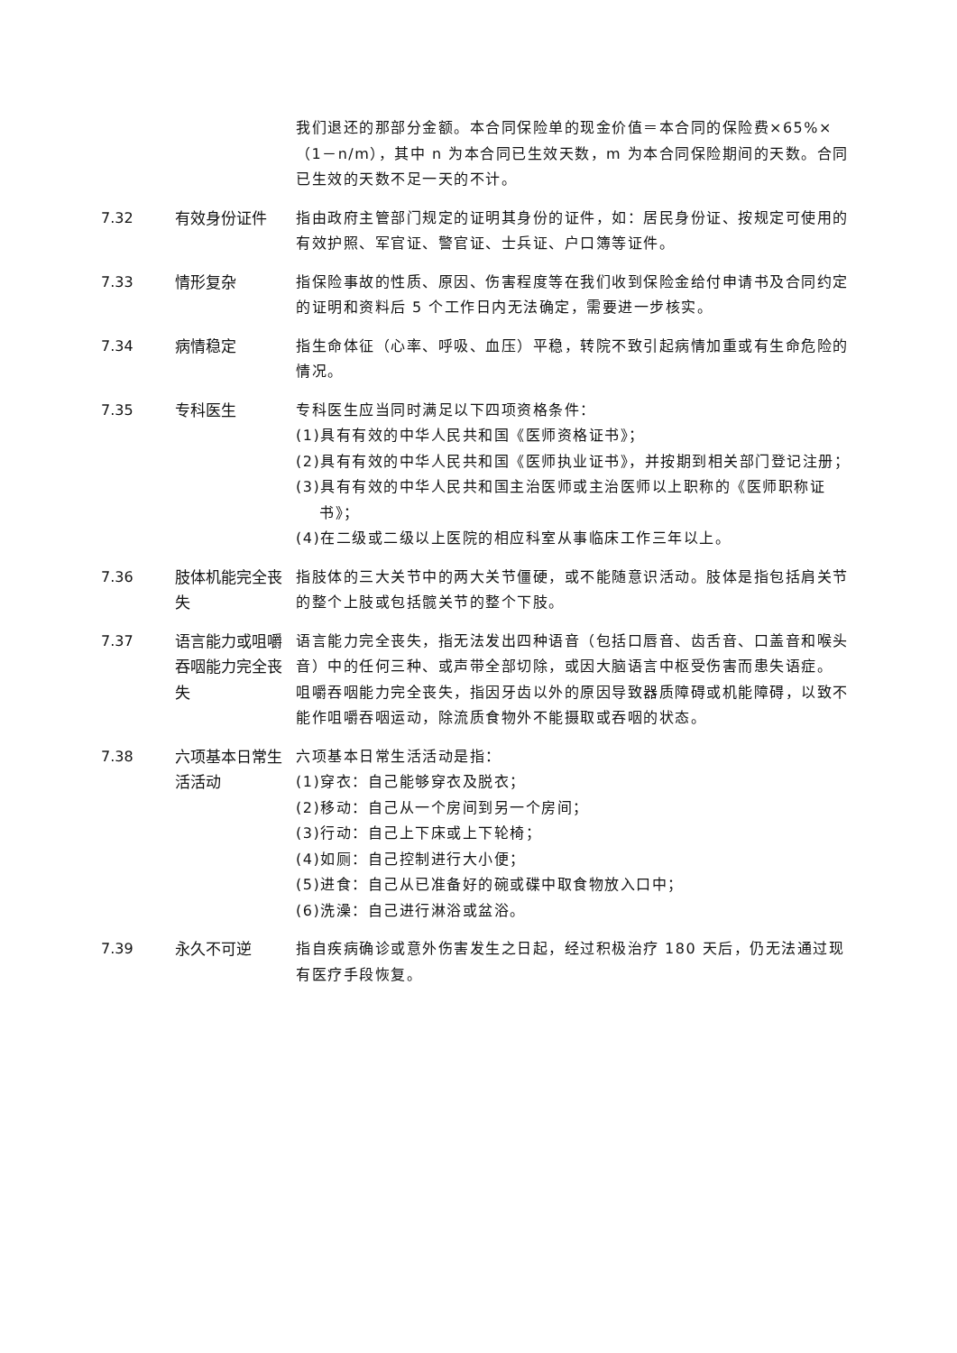我们退还的那部分金额。本合同保险单的现金价值＝本合同的保险费×65%×（1－n/m），其中 n 为本合同已生效天数，m 为本合同保险期间的天数。合同已生效的天数不足一天的不计。
7.32 有效身份证件 指由政府主管部门规定的证明其身份的证件，如：居民身份证、按规定可使用的有效护照、军官证、警官证、士兵证、户口簿等证件。
7.33 情形复杂 指保险事故的性质、原因、伤害程度等在我们收到保险金给付申请书及合同约定的证明和资料后 5 个工作日内无法确定，需要进一步核实。
7.34 病情稳定 指生命体征（心率、呼吸、血压）平稳，转院不致引起病情加重或有生命危险的情况。
7.35 专科医生 专科医生应当同时满足以下四项资格条件：
(1)具有有效的中华人民共和国《医师资格证书》；
(2)具有有效的中华人民共和国《医师执业证书》，并按期到相关部门登记注册；
(3)具有有效的中华人民共和国主治医师或主治医师以上职称的《医师职称证书》；
(4)在二级或二级以上医院的相应科室从事临床工作三年以上。
7.36 肢体机能完全丧失
指肢体的三大关节中的两大关节僵硬，或不能随意识活动。肢体是指包括肩关节的整个上肢或包括髋关节的整个下肢。
7.37 语言能力或咀嚼吞咽能力完全丧失
语言能力完全丧失，指无法发出四种语音（包括口唇音、齿舌音、口盖音和喉头音）中的任何三种、或声带全部切除，或因大脑语言中枢受伤害而患失语症。
咀嚼吞咽能力完全丧失，指因牙齿以外的原因导致器质障碍或机能障碍，以致不能作咀嚼吞咽运动，除流质食物外不能摄取或吞咽的状态。
7.38 六项基本日常生活活动
六项基本日常生活活动是指：
(1)穿衣：自己能够穿衣及脱衣；
(2)移动：自己从一个房间到另一个房间；
(3)行动：自己上下床或上下轮椅；
(4)如厕：自己控制进行大小便；
(5)进食：自己从已准备好的碗或碟中取食物放入口中；
(6)洗澡：自己进行淋浴或盆浴。
7.39 永久不可逆 指自疾病确诊或意外伤害发生之日起，经过积极治疗 180 天后，仍无法通过现有医疗手段恢复。